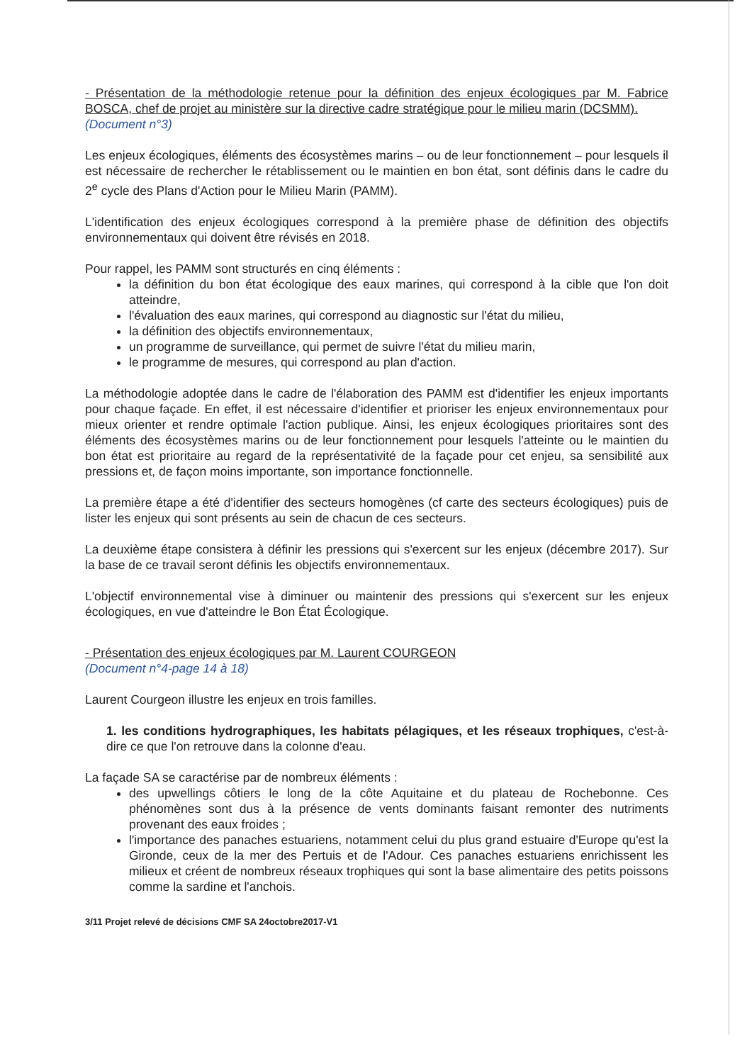- Présentation de la méthodologie retenue pour la définition des enjeux écologiques par M. Fabrice BOSCA, chef de projet au ministère sur la directive cadre stratégique pour le milieu marin (DCSMM).
(Document n°3)
Les enjeux écologiques, éléments des écosystèmes marins – ou de leur fonctionnement – pour lesquels il est nécessaire de rechercher le rétablissement ou le maintien en bon état, sont définis dans le cadre du 2<sup>e</sup> cycle des Plans d'Action pour le Milieu Marin (PAMM).
L'identification des enjeux écologiques correspond à la première phase de définition des objectifs environnementaux qui doivent être révisés en 2018.
Pour rappel, les PAMM sont structurés en cinq éléments :
la définition du bon état écologique des eaux marines, qui correspond à la cible que l'on doit atteindre,
l'évaluation des eaux marines, qui correspond au diagnostic sur l'état du milieu,
la définition des objectifs environnementaux,
un programme de surveillance, qui permet de suivre l'état du milieu marin,
le programme de mesures, qui correspond au plan d'action.
La méthodologie adoptée dans le cadre de l'élaboration des PAMM est d'identifier les enjeux importants pour chaque façade. En effet, il est nécessaire d'identifier et prioriser les enjeux environnementaux pour mieux orienter et rendre optimale l'action publique. Ainsi, les enjeux écologiques prioritaires sont des éléments des écosystèmes marins ou de leur fonctionnement pour lesquels l'atteinte ou le maintien du bon état est prioritaire au regard de la représentativité de la façade pour cet enjeu, sa sensibilité aux pressions et, de façon moins importante, son importance fonctionnelle.
La première étape a été d'identifier des secteurs homogènes (cf carte des secteurs écologiques) puis de lister les enjeux qui sont présents au sein de chacun de ces secteurs.
La deuxième étape consistera à définir les pressions qui s'exercent sur les enjeux (décembre 2017). Sur la base de ce travail seront définis les objectifs environnementaux.
L'objectif environnemental vise à diminuer ou maintenir des pressions qui s'exercent sur les enjeux écologiques, en vue d'atteindre le Bon État Écologique.
- Présentation des enjeux écologiques par M. Laurent COURGEON
(Document n°4-page 14 à 18)
Laurent Courgeon illustre les enjeux en trois familles.
1. les conditions hydrographiques, les habitats pélagiques, et les réseaux trophiques, c'est-à-dire ce que l'on retrouve dans la colonne d'eau.
La façade SA se caractérise par de nombreux éléments :
des upwellings côtiers le long de la côte Aquitaine et du plateau de Rochebonne. Ces phénomènes sont dus à la présence de vents dominants faisant remonter des nutriments provenant des eaux froides ;
l'importance des panaches estuariens, notamment celui du plus grand estuaire d'Europe qu'est la Gironde, ceux de la mer des Pertuis et de l'Adour. Ces panaches estuariens enrichissent les milieux et créent de nombreux réseaux trophiques qui sont la base alimentaire des petits poissons comme la sardine et l'anchois.
3/11 Projet relevé de décisions CMF SA 24octobre2017-V1